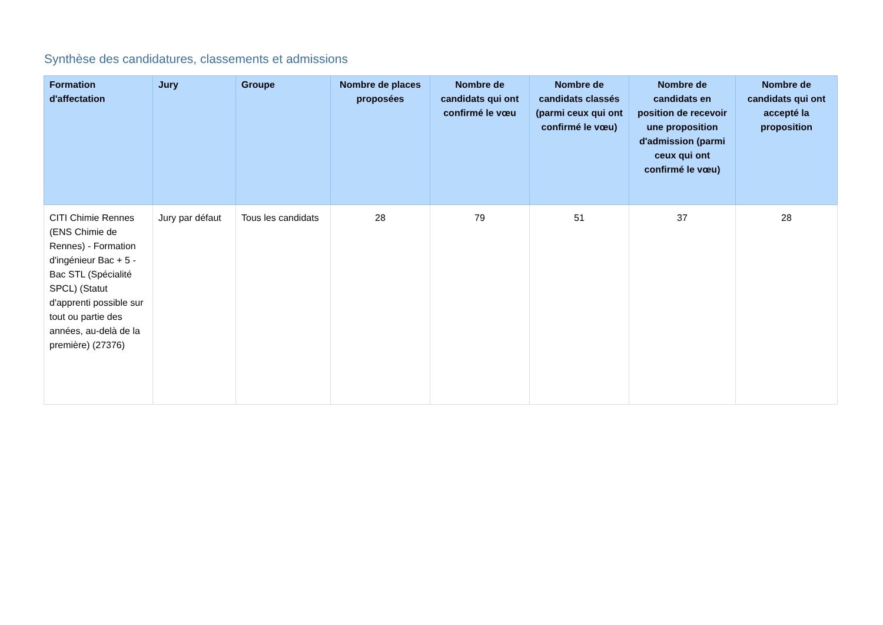Synthèse des candidatures, classements et admissions
| Formation d'affectation | Jury | Groupe | Nombre de places proposées | Nombre de candidats qui ont confirmé le vœu | Nombre de candidats classés (parmi ceux qui ont confirmé le vœu) | Nombre de candidats en position de recevoir une proposition d'admission (parmi ceux qui ont confirmé le vœu) | Nombre de candidats qui ont accepté la proposition |
| --- | --- | --- | --- | --- | --- | --- | --- |
| CITI Chimie Rennes (ENS Chimie de Rennes) - Formation d'ingénieur Bac + 5 - Bac STL (Spécialité SPCL) (Statut d'apprenti possible sur tout ou partie des années, au-delà de la première) (27376) | Jury par défaut | Tous les candidats | 28 | 79 | 51 | 37 | 28 |